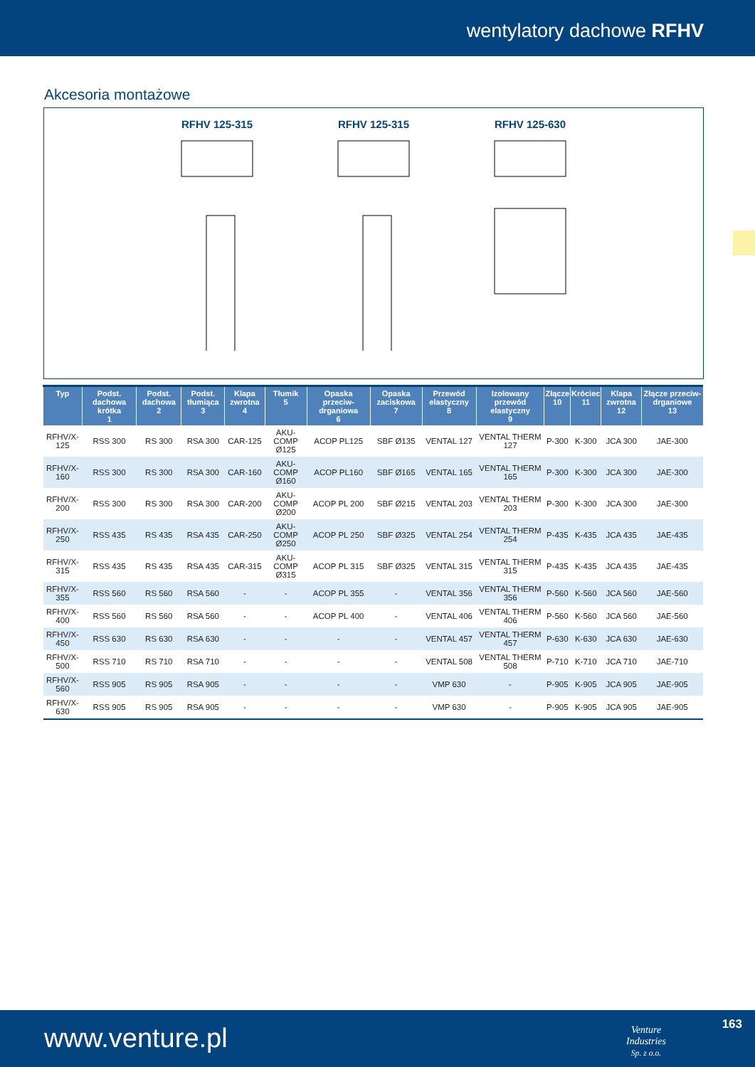wentylatory dachowe RFHV
Akcesoria montażowe
RFHV 125-315 RFHV 125-315 RFHV 125-630
| Typ | Podst. dachowa krótka 1 | Podst. dachowa 2 | Podst. tłumiąca 3 | Klapa zwrotna 4 | Tłumik 5 | Opaska przeciw-drganiowa 6 | Opaska zaciskowa 7 | Przewód elastyczny 8 | Izolowany przewód elastyczny 9 | Złącze 10 | Króciec 11 | Klapa zwrotna 12 | Złącze przeciw-drganiowe 13 |
| --- | --- | --- | --- | --- | --- | --- | --- | --- | --- | --- | --- | --- | --- |
| RFHV/X-125 | RSS 300 | RS 300 | RSA 300 | CAR-125 | AKU-COMP Ø125 | ACOP PL125 | SBF Ø135 | VENTAL 127 | VENTAL THERM 127 | P-300 | K-300 | JCA 300 | JAE-300 |
| RFHV/X-160 | RSS 300 | RS 300 | RSA 300 | CAR-160 | AKU-COMP Ø160 | ACOP PL160 | SBF Ø165 | VENTAL 165 | VENTAL THERM 165 | P-300 | K-300 | JCA 300 | JAE-300 |
| RFHV/X-200 | RSS 300 | RS 300 | RSA 300 | CAR-200 | AKU-COMP Ø200 | ACOP PL 200 | SBF Ø215 | VENTAL 203 | VENTAL THERM 203 | P-300 | K-300 | JCA 300 | JAE-300 |
| RFHV/X-250 | RSS 435 | RS 435 | RSA 435 | CAR-250 | AKU-COMP Ø250 | ACOP PL 250 | SBF Ø325 | VENTAL 254 | VENTAL THERM 254 | P-435 | K-435 | JCA 435 | JAE-435 |
| RFHV/X-315 | RSS 435 | RS 435 | RSA 435 | CAR-315 | AKU-COMP Ø315 | ACOP PL 315 | SBF Ø325 | VENTAL 315 | VENTAL THERM 315 | P-435 | K-435 | JCA 435 | JAE-435 |
| RFHV/X-355 | RSS 560 | RS 560 | RSA 560 | - | - | ACOP PL 355 | - | VENTAL 356 | VENTAL THERM 356 | P-560 | K-560 | JCA 560 | JAE-560 |
| RFHV/X-400 | RSS 560 | RS 560 | RSA 560 | - | - | ACOP PL 400 | - | VENTAL 406 | VENTAL THERM 406 | P-560 | K-560 | JCA 560 | JAE-560 |
| RFHV/X-450 | RSS 630 | RS 630 | RSA 630 | - | - | - | - | VENTAL 457 | VENTAL THERM 457 | P-630 | K-630 | JCA 630 | JAE-630 |
| RFHV/X-500 | RSS 710 | RS 710 | RSA 710 | - | - | - | - | VENTAL 508 | VENTAL THERM 508 | P-710 | K-710 | JCA 710 | JAE-710 |
| RFHV/X-560 | RSS 905 | RS 905 | RSA 905 | - | - | - | - | VMP 630 | - | P-905 | K-905 | JCA 905 | JAE-905 |
| RFHV/X-630 | RSS 905 | RS 905 | RSA 905 | - | - | - | - | VMP 630 | - | P-905 | K-905 | JCA 905 | JAE-905 |
www.venture.pl
Venture
Industries
Sp. z o.o.
163